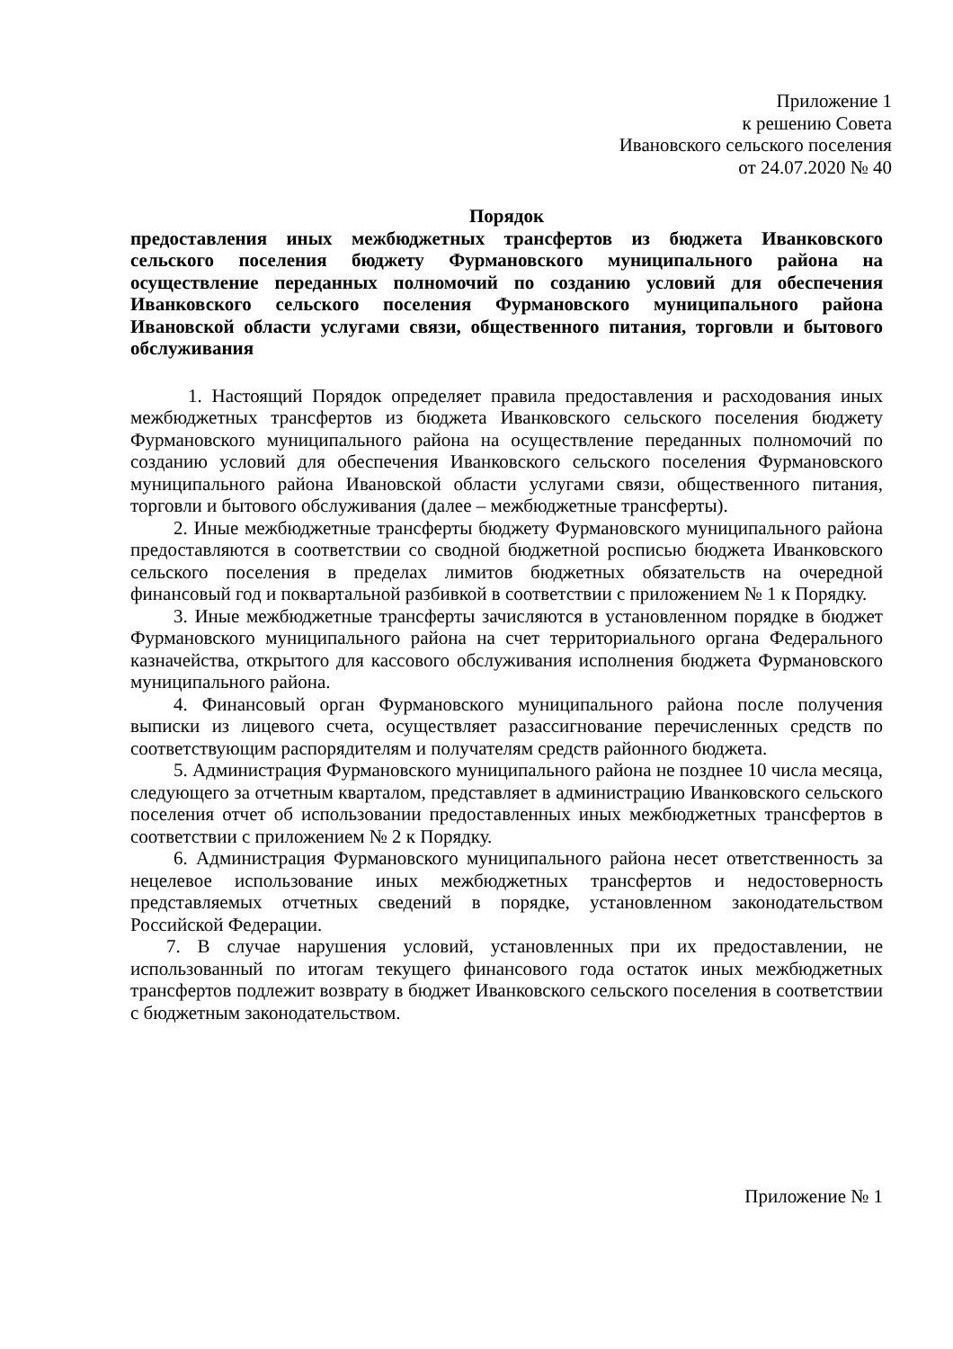Приложение 1
к решению Совета
Ивановского сельского поселения
от 24.07.2020 № 40
Порядок
предоставления иных межбюджетных трансфертов из бюджета Иванковского сельского поселения бюджету Фурмановского муниципального района на осуществление переданных полномочий по созданию условий для обеспечения Иванковского сельского поселения Фурмановского муниципального района Ивановской области услугами связи, общественного питания, торговли и бытового обслуживания
1. Настоящий Порядок определяет правила предоставления и расходования иных межбюджетных трансфертов из бюджета Иванковского сельского поселения бюджету Фурмановского муниципального района на осуществление переданных полномочий по созданию условий для обеспечения Иванковского сельского поселения Фурмановского муниципального района Ивановской области услугами связи, общественного питания, торговли и бытового обслуживания (далее – межбюджетные трансферты).
2. Иные межбюджетные трансферты бюджету Фурмановского муниципального района предоставляются в соответствии со сводной бюджетной росписью бюджета Иванковского сельского поселения в пределах лимитов бюджетных обязательств на очередной финансовый год и поквартальной разбивкой в соответствии с приложением № 1 к Порядку.
3. Иные межбюджетные трансферты зачисляются в установленном порядке в бюджет Фурмановского муниципального района на счет территориального органа Федерального казначейства, открытого для кассового обслуживания исполнения бюджета Фурмановского муниципального района.
4. Финансовый орган Фурмановского муниципального района после получения выписки из лицевого счета, осуществляет разассигнование перечисленных средств по соответствующим распорядителям и получателям средств районного бюджета.
5. Администрация Фурмановского муниципального района не позднее 10 числа месяца, следующего за отчетным кварталом, представляет в администрацию Иванковского сельского поселения отчет об использовании предоставленных иных межбюджетных трансфертов в соответствии с приложением № 2 к Порядку.
6. Администрация Фурмановского муниципального района несет ответственность за нецелевое использование иных межбюджетных трансфертов и недостоверность представляемых отчетных сведений в порядке, установленном законодательством Российской Федерации.
7. В случае нарушения условий, установленных при их предоставлении, не использованный по итогам текущего финансового года остаток иных межбюджетных трансфертов подлежит возврату в бюджет Иванковского сельского поселения в соответствии с бюджетным законодательством.
Приложение № 1